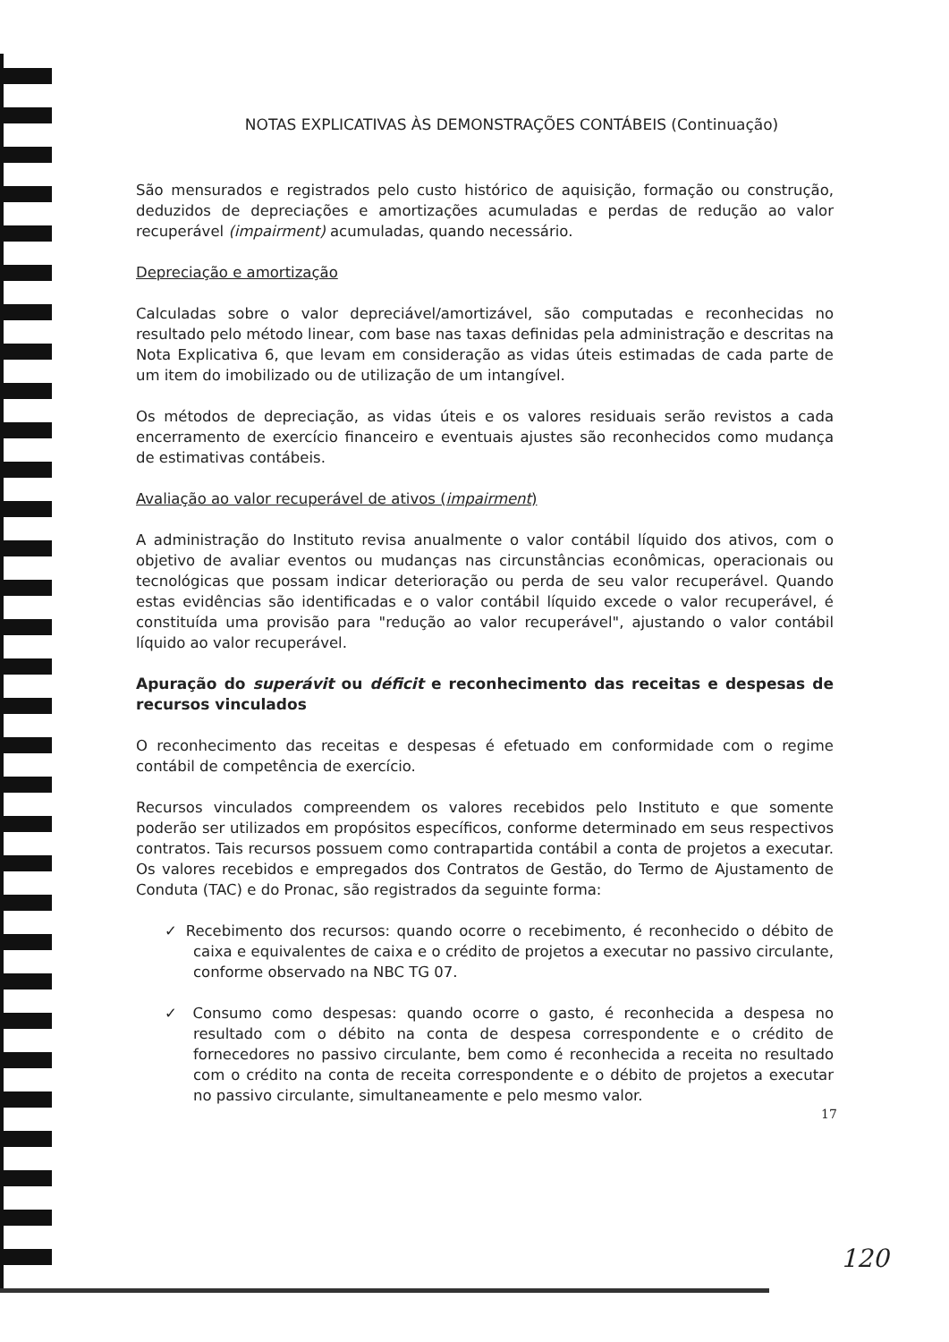NOTAS EXPLICATIVAS ÀS DEMONSTRAÇÕES CONTÁBEIS (Continuação)
São mensurados e registrados pelo custo histórico de aquisição, formação ou construção, deduzidos de depreciações e amortizações acumuladas e perdas de redução ao valor recuperável (impairment) acumuladas, quando necessário.
Depreciação e amortização
Calculadas sobre o valor depreciável/amortizável, são computadas e reconhecidas no resultado pelo método linear, com base nas taxas definidas pela administração e descritas na Nota Explicativa 6, que levam em consideração as vidas úteis estimadas de cada parte de um item do imobilizado ou de utilização de um intangível.
Os métodos de depreciação, as vidas úteis e os valores residuais serão revistos a cada encerramento de exercício financeiro e eventuais ajustes são reconhecidos como mudança de estimativas contábeis.
Avaliação ao valor recuperável de ativos (impairment)
A administração do Instituto revisa anualmente o valor contábil líquido dos ativos, com o objetivo de avaliar eventos ou mudanças nas circunstâncias econômicas, operacionais ou tecnológicas que possam indicar deterioração ou perda de seu valor recuperável. Quando estas evidências são identificadas e o valor contábil líquido excede o valor recuperável, é constituída uma provisão para "redução ao valor recuperável", ajustando o valor contábil líquido ao valor recuperável.
Apuração do superávit ou déficit e reconhecimento das receitas e despesas de recursos vinculados
O reconhecimento das receitas e despesas é efetuado em conformidade com o regime contábil de competência de exercício.
Recursos vinculados compreendem os valores recebidos pelo Instituto e que somente poderão ser utilizados em propósitos específicos, conforme determinado em seus respectivos contratos. Tais recursos possuem como contrapartida contábil a conta de projetos a executar. Os valores recebidos e empregados dos Contratos de Gestão, do Termo de Ajustamento de Conduta (TAC) e do Pronac, são registrados da seguinte forma:
✓ Recebimento dos recursos: quando ocorre o recebimento, é reconhecido o débito de caixa e equivalentes de caixa e o crédito de projetos a executar no passivo circulante, conforme observado na NBC TG 07.
✓ Consumo como despesas: quando ocorre o gasto, é reconhecida a despesa no resultado com o débito na conta de despesa correspondente e o crédito de fornecedores no passivo circulante, bem como é reconhecida a receita no resultado com o crédito na conta de receita correspondente e o débito de projetos a executar no passivo circulante, simultaneamente e pelo mesmo valor.
17
120